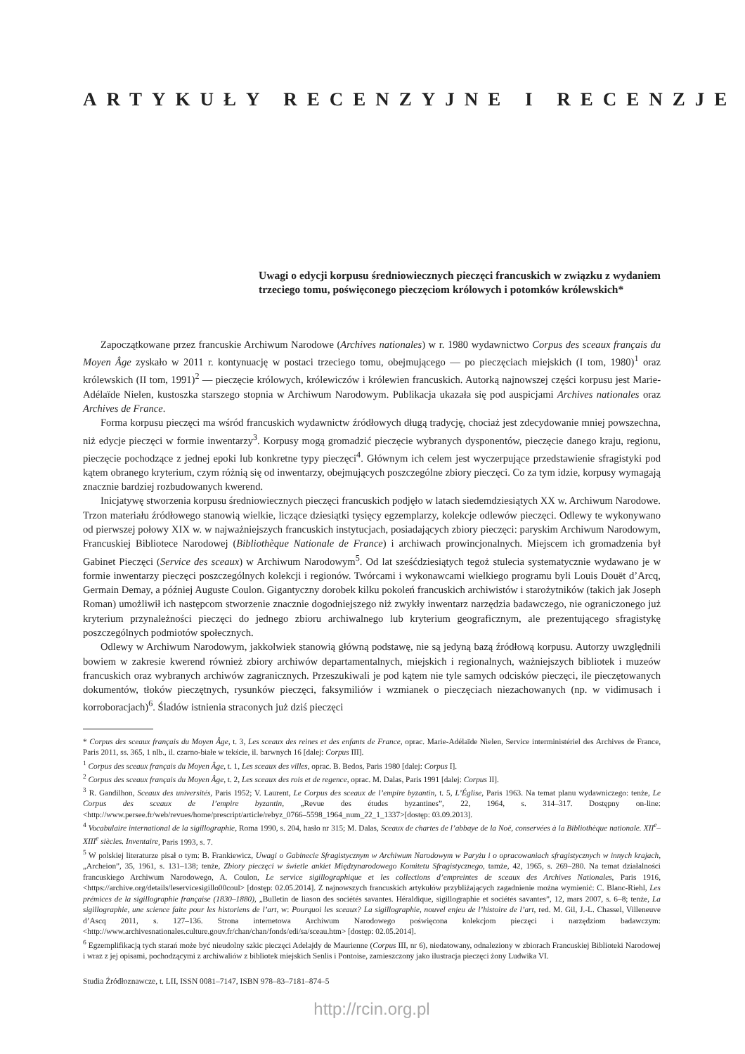ARTYKUŁY RECENZYJNE I RECENZJE
Uwagi o edycji korpusu średniowiecznych pieczęci francuskich w związku z wydaniem trzeciego tomu, poświęconego pieczęciom królowych i potomków królewskich*
Zapoczątkowane przez francuskie Archiwum Narodowe (Archives nationales) w r. 1980 wydawnictwo Corpus des sceaux français du Moyen Âge zyskało w 2011 r. kontynuację w postaci trzeciego tomu, obejmującego — po pieczęciach miejskich (I tom, 1980)<sup>1</sup> oraz królewskich (II tom, 1991)<sup>2</sup> — pieczęcie królowych, królewiczów i królewien francuskich. Autorką najnowszej części korpusu jest Marie-Adélaïde Nielen, kustoszka starszego stopnia w Archiwum Narodowym. Publikacja ukazała się pod auspicjami Archives nationales oraz Archives de France.
Forma korpusu pieczęci ma wśród francuskich wydawnictw źródłowych długą tradycję, chociaż jest zdecydowanie mniej powszechna, niż edycje pieczęci w formie inwentarzy<sup>3</sup>. Korpusy mogą gromadzić pieczęcie wybranych dysponentów, pieczęcie danego kraju, regionu, pieczęcie pochodzące z jednej epoki lub konkretne typy pieczęci<sup>4</sup>. Głównym ich celem jest wyczerpujące przedstawienie sfragistyki pod kątem obranego kryterium, czym różnią się od inwentarzy, obejmujących poszczególne zbiory pieczęci. Co za tym idzie, korpusy wymagają znacznie bardziej rozbudowanych kwerend.
Inicjatywę stworzenia korpusu średniowiecznych pieczęci francuskich podjęło w latach siedemdziesiątych XX w. Archiwum Narodowe. Trzon materiału źródłowego stanowią wielkie, liczące dziesiątki tysięcy egzemplarzy, kolekcje odlewów pieczęci. Odlewy te wykonywano od pierwszej połowy XIX w. w najważniejszych francuskich instytucjach, posiadających zbiory pieczęci: paryskim Archiwum Narodowym, Francuskiej Bibliotece Narodowej (Bibliothèque Nationale de France) i archiwach prowincjonalnych. Miejscem ich gromadzenia był Gabinet Pieczęci (Service des sceaux) w Archiwum Narodowym<sup>5</sup>. Od lat sześćdziesiątych tegoż stulecia systematycznie wydawano je w formie inwentarzy pieczęci poszczególnych kolekcji i regionów. Twórcami i wykonawcami wielkiego programu byli Louis Douët d’Arcq, Germain Demay, a później Auguste Coulon. Gigantyczny dorobek kilku pokoleń francuskich archiwistów i starożytników (takich jak Joseph Roman) umożliwił ich następcom stworzenie znacznie dogodniejszego niż zwykły inwentarz narzędzia badawczego, nie ograniczonego już kryterium przynależności pieczęci do jednego zbioru archiwalnego lub kryterium geograficznym, ale prezentującego sfragistykę poszczególnych podmiotów społecznych.
Odlewy w Archiwum Narodowym, jakkolwiek stanowią główną podstawę, nie są jedyną bazą źródłową korpusu. Autorzy uwzględnili bowiem w zakresie kwerend również zbiory archiwów departamentalnych, miejskich i regionalnych, ważniejszych bibliotek i muzeów francuskich oraz wybranych archiwów zagranicznych. Przeszukiwali je pod kątem nie tyle samych odcisków pieczęci, ile pieczętowanych dokumentów, tłoków pieczętnych, rysunków pieczęci, faksymiliów i wzmianek o pieczęciach niezachowanych (np. w vidimusach i korroboracjach)<sup>6</sup>. Śladów istnienia straconych już dziś pieczęci
* Corpus des sceaux français du Moyen Âge, t. 3, Les sceaux des reines et des enfants de France, oprac. Marie-Adélaïde Nielen, Service interministériel des Archives de France, Paris 2011, ss. 365, 1 nlb., il. czarno-białe w tekście, il. barwnych 16 [dalej: Corpus III].
<sup>1</sup> Corpus des sceaux français du Moyen Âge, t. 1, Les sceaux des villes, oprac. B. Bedos, Paris 1980 [dalej: Corpus I].
<sup>2</sup> Corpus des sceaux français du Moyen Âge, t. 2, Les sceaux des rois et de regence, oprac. M. Dalas, Paris 1991 [dalej: Corpus II].
<sup>3</sup> R. Gandilhon, Sceaux des universités, Paris 1952; V. Laurent, Le Corpus des sceaux de l’empire byzantin, t. 5, L’Église, Paris 1963. Na temat planu wydawniczego: tenże, Le Corpus des sceaux de l’empire byzantin, „Revue des études byzantines”, 22, 1964, s. 314–317. Dostępny on-line: <http://www.persee.fr/web/revues/home/prescript/article/rebyz_0766–5598_1964_num_22_1_1337>[dostęp: 03.09.2013].
<sup>4</sup> Vocabulaire international de la sigillographie, Roma 1990, s. 204, hasło nr 315; M. Dalas, Sceaux de chartes de l’abbaye de la Noë, conservées à la Bibliothèque nationale. XII<sup>e</sup>–XIII<sup>e</sup> siècles. Inventaire, Paris 1993, s. 7.
<sup>5</sup> W polskiej literaturze pisał o tym: B. Frankiewicz, Uwagi o Gabinecie Sfragistycznym w Archiwum Narodowym w Paryżu i o opracowaniach sfragistycznych w innych krajach, „Archeion”, 35, 1961, s. 131–138; tenże, Zbiory pieczęci w świetle ankiet Międzynarodowego Komitetu Sfragistycznego, tamże, 42, 1965, s. 269–280. Na temat działalności francuskiego Archiwum Narodowego, A. Coulon, Le service sigillographique et les collections d’empreintes de sceaux des Archives Nationales, Paris 1916, <https://archive.org/details/leservicesigillo00coul> [dostęp: 02.05.2014]. Z najnowszych francuskich artykułów przybliżających zagadnienie można wymienić: C. Blanc-Riehl, Les prémices de la sigillographie française (1830–1880), „Bulletin de liason des sociétés savantes. Héraldique, sigillographie et sociétés savantes”, 12, mars 2007, s. 6–8; tenże, La sigillographie, une science faite pour les historiens de l’art, w: Pourquoi les sceaux? La sigillographie, nouvel enjeu de l’histoire de l’art, red. M. Gil, J.-L. Chassel, Villeneuve d’Ascq 2011, s. 127–136. Strona internetowa Archiwum Narodowego poświęcona kolekcjom pieczęci i narzędziom badawczym: <http://www.archivesnationales.culture.gouv.fr/chan/chan/fonds/edi/sa/sceau.htm> [dostęp: 02.05.2014].
<sup>6</sup> Egzemplifikacją tych starań może być nieudolny szkic pieczęci Adelajdy de Maurienne (Corpus III, nr 6), niedatowany, odnaleziony w zbiorach Francuskiej Biblioteki Narodowej i wraz z jej opisami, pochodzącymi z archiwaliów z bibliotek miejskich Senlis i Pontoise, zamieszczony jako ilustracja pieczęci żony Ludwika VI.
Studia Źródłoznawcze, t. LII, ISSN 0081–7147, ISBN 978–83–7181–874–5
http://rcin.org.pl